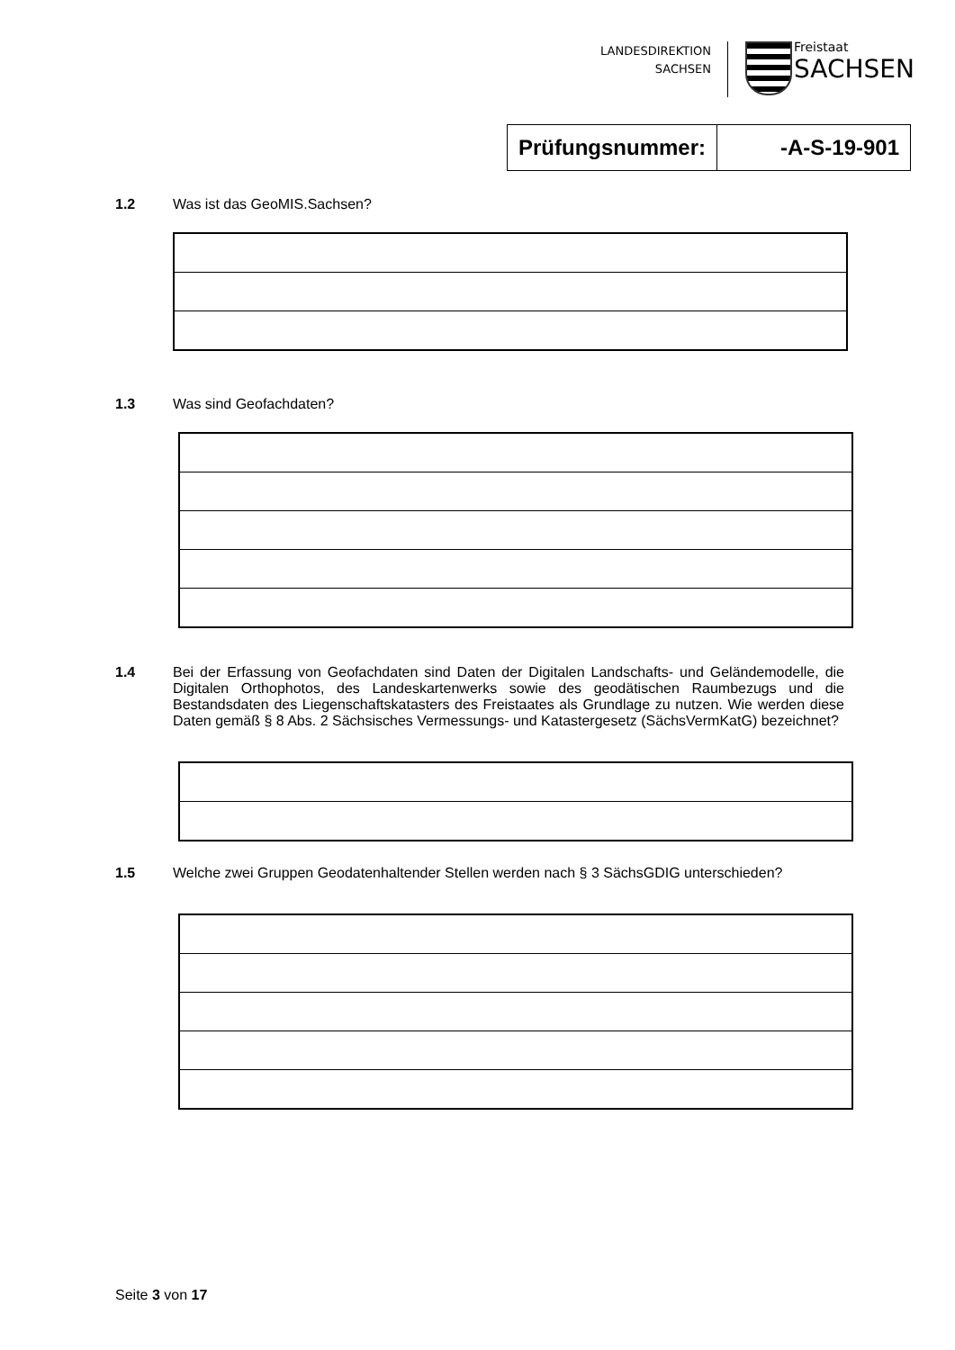LANDESDIREKTION
SACHSEN
Freistaat
SACHSEN
| Prüfungsnummer: | -A-S-19-901 |
1.2 Was ist das GeoMIS.Sachsen?
1.3 Was sind Geofachdaten?
1.4 Bei der Erfassung von Geofachdaten sind Daten der Digitalen Landschafts- und Geländemodelle, die Digitalen Orthophotos, des Landeskartenwerks sowie des geodätischen Raumbezugs und die Bestandsdaten des Liegenschaftskatasters des Freistaates als Grundlage zu nutzen. Wie werden diese Daten gemäß § 8 Abs. 2 Sächsisches Vermessungs- und Katastergesetz (SächsVermKatG) bezeichnet?
1.5 Welche zwei Gruppen Geodatenhaltender Stellen werden nach § 3 SächsGDIG unterschieden?
Seite 3 von 17